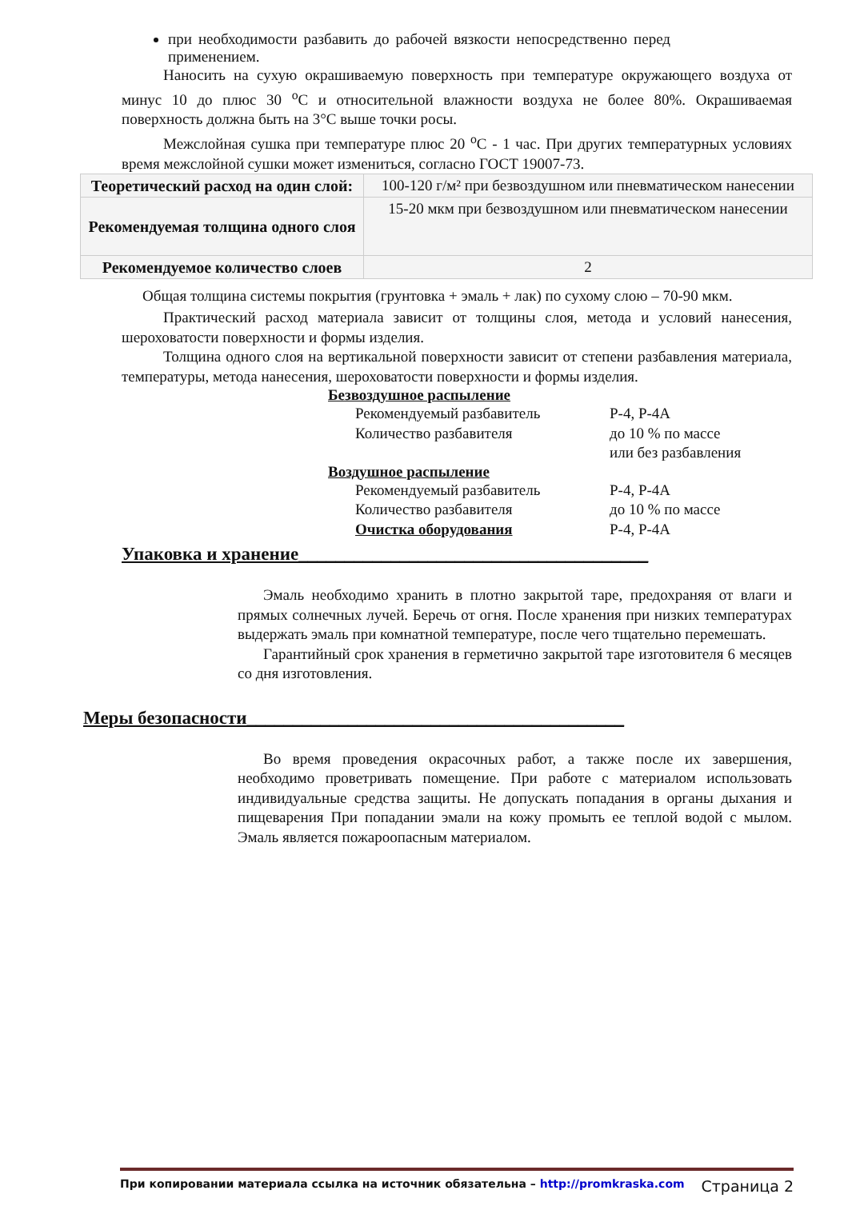при необходимости разбавить до рабочей вязкости непосредственно перед применением.
Наносить на сухую окрашиваемую поверхность при температуре окружающего воздуха от минус 10 до плюс 30 <sup>о</sup>С и относительной влажности воздуха не более 80%. Окрашиваемая поверхность должна быть на 3°С выше точки росы.
Межслойная сушка при температуре плюс 20 <sup>о</sup>С - 1 час. При других температурных условиях время межслойной сушки может измениться, согласно ГОСТ 19007-73.
| Теоретический расход на один слой: | 100-120 г/м² при безвоздушном или пневматическом нанесении |
| Рекомендуемая толщина одного слоя | 15-20 мкм при безвоздушном или пневматическом нанесении |
| Рекомендуемое количество слоев | 2 |
Общая толщина системы покрытия (грунтовка + эмаль + лак) по сухому слою – 70-90 мкм.
Практический расход материала зависит от толщины слоя, метода и условий нанесения, шероховатости поверхности и формы изделия.
Толщина одного слоя на вертикальной поверхности зависит от степени разбавления материала, температуры, метода нанесения, шероховатости поверхности и формы изделия.
Безвоздушное распыление
Рекомендуемый разбавитель Р-4, Р-4А
Количество разбавителя до 10 % по массе
или без разбавления
Воздушное распыление
Рекомендуемый разбавитель Р-4, Р-4А
Количество разбавителя до 10 % по массе
Очистка оборудования Р-4, Р-4А
Упаковка и хранение______________________________________
Эмаль необходимо хранить в плотно закрытой таре, предохраняя от влаги и прямых солнечных лучей. Беречь от огня. После хранения при низких температурах выдержать эмаль при комнатной температуре, после чего тщательно перемешать.
Гарантийный срок хранения в герметично закрытой таре изготовителя 6 месяцев со дня изготовления.
Меры безопасности_________________________________________
Во время проведения окрасочных работ, а также после их завершения, необходимо проветривать помещение. При работе с материалом использовать индивидуальные средства защиты. Не допускать попадания в органы дыхания и пищеварения При попадании эмали на кожу промыть ее теплой водой с мылом. Эмаль является пожароопасным материалом.
При копировании материала ссылка на источник обязательна – http://promkraska.com Страница 2